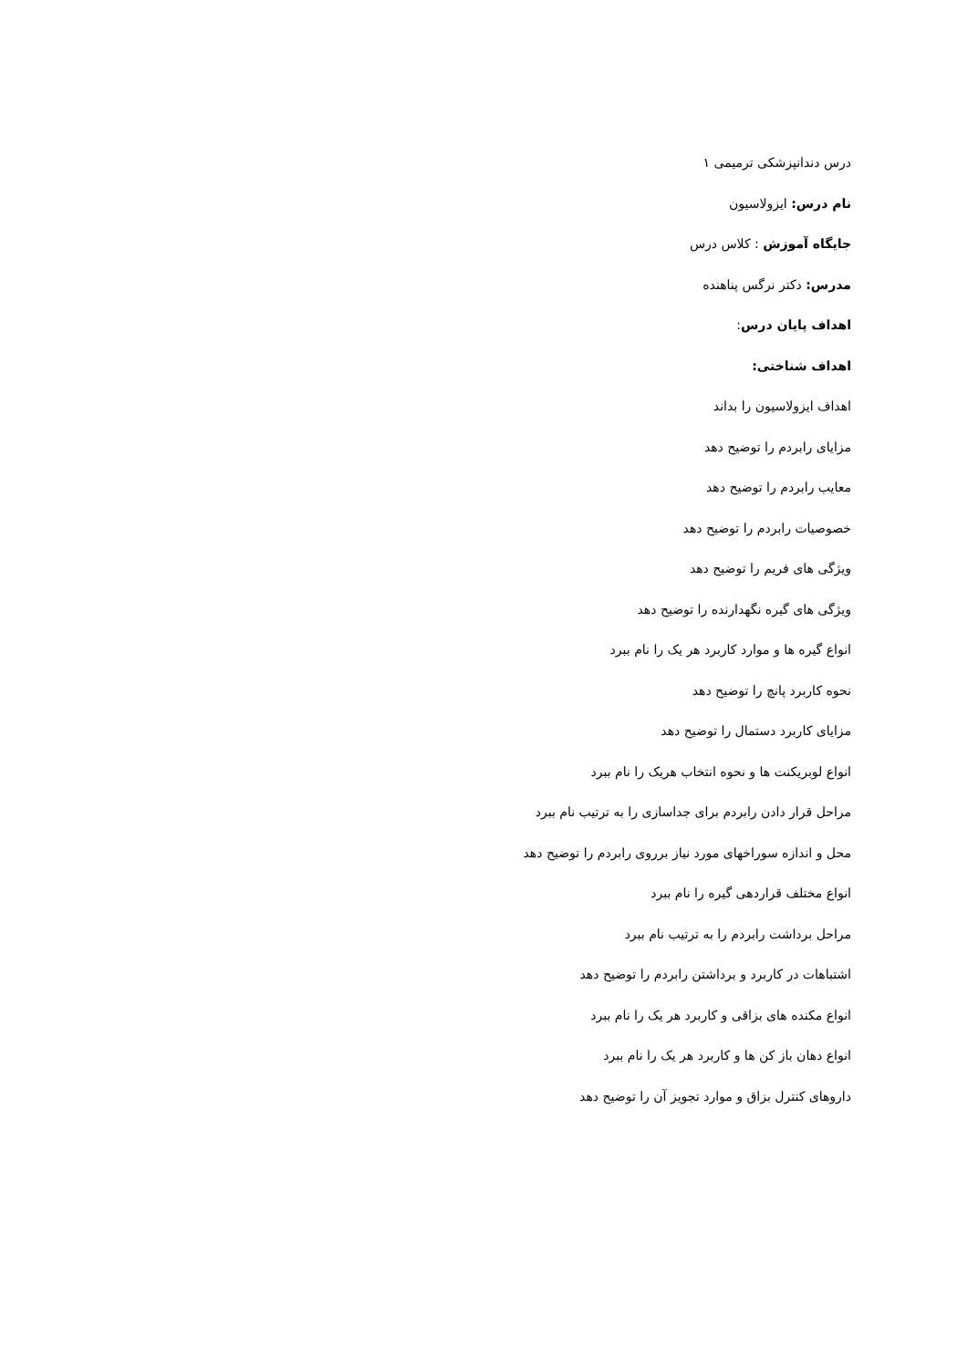درس دندانپزشکی ترمیمی ۱
نام درس: ایزولاسیون
جایگاه آموزش : کلاس درس
مدرس: دکتر نرگس پناهنده
اهداف پایان درس:
اهداف شناختی:
اهداف ایزولاسیون را بداند
مزایای رابردم را توضیح دهد
معایب رابردم را توضیح دهد
خصوصیات رابردم را توضیح دهد
ویژگی های فریم را توضیح دهد
ویژگی های گیره نگهدارنده را توضیح دهد
انواع گیره ها و موارد کاربرد هر یک را نام ببرد
نحوه کاربرد پانچ را توضیح دهد
مزایای کاربرد دستمال را توضیح دهد
انواع لوبریکنت ها و نحوه انتخاب هریک را نام ببرد
مراحل قرار دادن رابردم برای جداسازی را به ترتیب نام ببرد
محل و اندازه سوراخهای مورد نیاز برروی رابردم را توضیح دهد
انواع مختلف قراردهی گیره را نام ببرد
مراحل برداشت رابردم را به ترتیب نام ببرد
اشتباهات در کاربرد و برداشتن رابردم را توضیح دهد
انواع مکنده های بزاقی و کاربرد هر یک را نام ببرد
انواع دهان باز کن ها و کاربرد هر یک را نام ببرد
داروهای کنترل بزاق و موارد تجویز آن را توضیح دهد